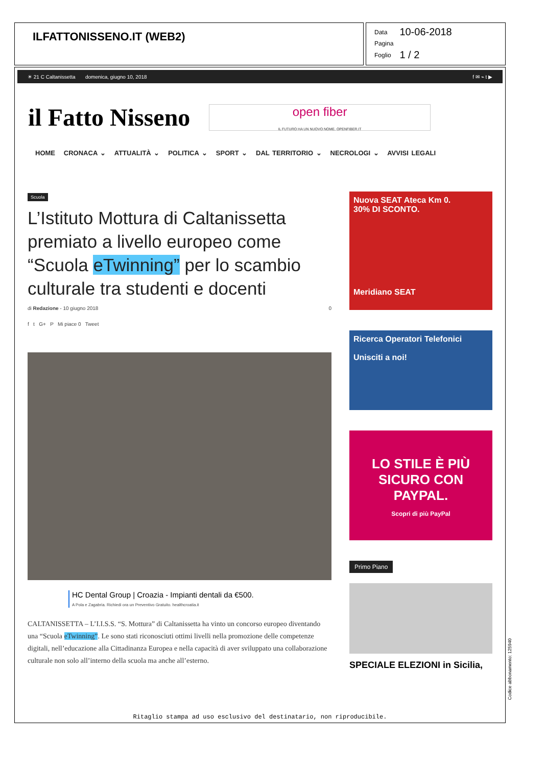ILFATTONISSENO.IT (WEB2)
| Data | 10-06-2018 |
| Pagina | |
| Foglio | 1 / 2 |
☀ 21 C Caltanissetta domenica, giugno 10, 2018 f ✉ ⌁ t ▶
il Fatto Nisseno
open fiber
IL FUTURO HA UN NUOVO NOME. OPENFIBER.IT
HOME CRONACA ⌄ ATTUALITÀ ⌄ POLITICA ⌄ SPORT ⌄ DAL TERRITORIO ⌄ NECROLOGI ⌄ AVVISI LEGALI
Scuola
L’Istituto Mottura di Caltanissetta premiato a livello europeo come “Scuola eTwinning” per lo scambio culturale tra studenti e docenti
di Redazione - 10 giugno 2018 0
f t G+ P Mi piace 0 Tweet
HC Dental Group | Croazia - Impianti dentali da €500.
A Pola e Zagabria. Richiedi ora un Preventivo Gratuito. healthcroatia.it
CALTANISSETTA – L’I.I.S.S. “S. Mottura” di Caltanissetta ha vinto un concorso europeo diventando una “Scuola eTwinning”. Le sono stati riconosciuti ottimi livelli nella promozione delle competenze digitali, nell’educazione alla Cittadinanza Europea e nella capacità di aver sviluppato una collaborazione culturale non solo all’interno della scuola ma anche all’esterno.
Nuova SEAT Ateca Km 0.
30% DI SCONTO.
Meridiano SEAT
Ricerca Operatori Telefonici
Unisciti a noi!
LO STILE È PIÙ SICURO CON PAYPAL.
Scopri di più PayPal
Primo Piano
SPECIALE ELEZIONI in Sicilia,
Ritaglio stampa ad uso esclusivo del destinatario, non riproducibile.
Codice abbonamento: 125940